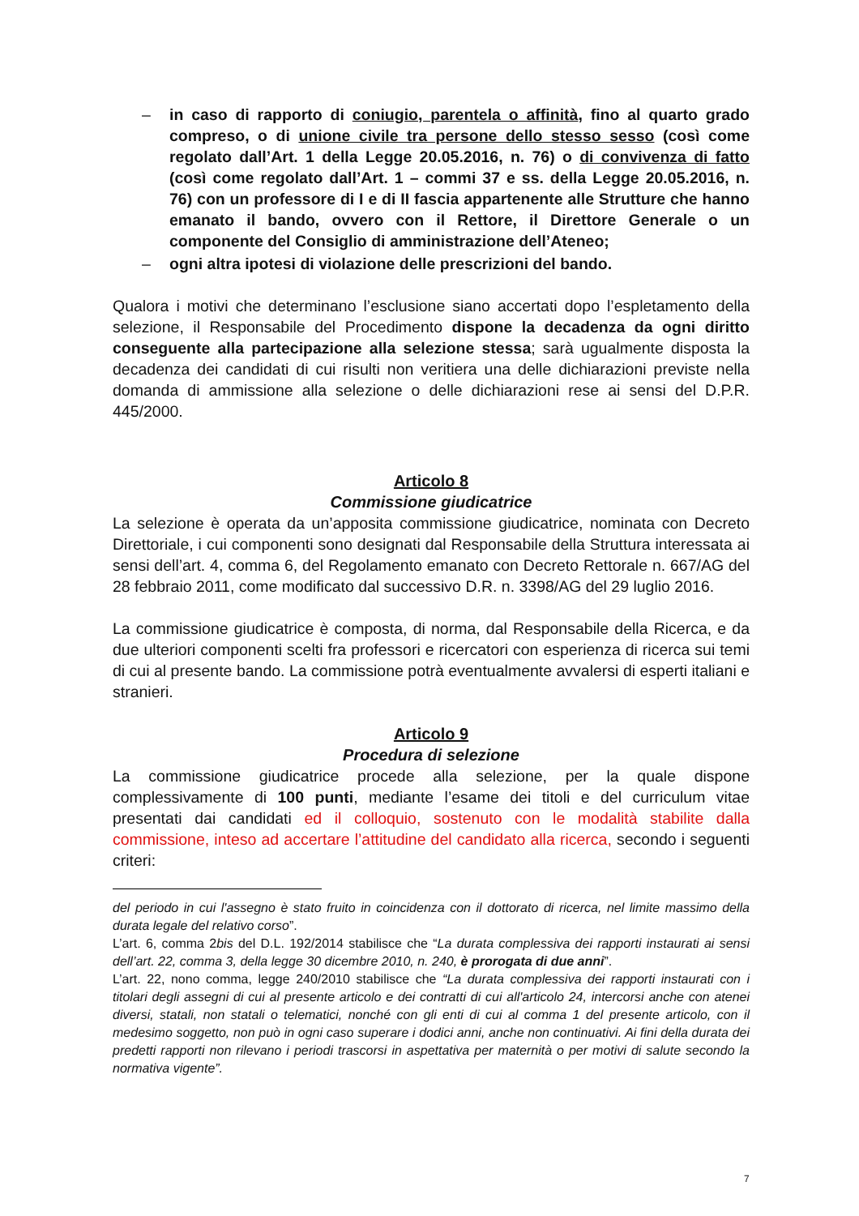– in caso di rapporto di coniugio, parentela o affinità, fino al quarto grado compreso, o di unione civile tra persone dello stesso sesso (così come regolato dall’Art. 1 della Legge 20.05.2016, n. 76) o di convivenza di fatto (così come regolato dall’Art. 1 – commi 37 e ss. della Legge 20.05.2016, n. 76) con un professore di I e di II fascia appartenente alle Strutture che hanno emanato il bando, ovvero con il Rettore, il Direttore Generale o un componente del Consiglio di amministrazione dell’Ateneo;
– ogni altra ipotesi di violazione delle prescrizioni del bando.
Qualora i motivi che determinano l’esclusione siano accertati dopo l’espletamento della selezione, il Responsabile del Procedimento dispone la decadenza da ogni diritto conseguente alla partecipazione alla selezione stessa; sarà ugualmente disposta la decadenza dei candidati di cui risulti non veritiera una delle dichiarazioni previste nella domanda di ammissione alla selezione o delle dichiarazioni rese ai sensi del D.P.R. 445/2000.
Articolo 8
Commissione giudicatrice
La selezione è operata da un’apposita commissione giudicatrice, nominata con Decreto Direttoriale, i cui componenti sono designati dal Responsabile della Struttura interessata ai sensi dell’art. 4, comma 6, del Regolamento emanato con Decreto Rettorale n. 667/AG del 28 febbraio 2011, come modificato dal successivo D.R. n. 3398/AG del 29 luglio 2016.
La commissione giudicatrice è composta, di norma, dal Responsabile della Ricerca, e da due ulteriori componenti scelti fra professori e ricercatori con esperienza di ricerca sui temi di cui al presente bando. La commissione potrà eventualmente avvalersi di esperti italiani e stranieri.
Articolo 9
Procedura di selezione
La commissione giudicatrice procede alla selezione, per la quale dispone complessivamente di 100 punti, mediante l’esame dei titoli e del curriculum vitae presentati dai candidati ed il colloquio, sostenuto con le modalità stabilite dalla commissione, inteso ad accertare l’attitudine del candidato alla ricerca, secondo i seguenti criteri:
del periodo in cui l'assegno è stato fruito in coincidenza con il dottorato di ricerca, nel limite massimo della durata legale del relativo corso”.
L’art. 6, comma 2bis del D.L. 192/2014 stabilisce che “La durata complessiva dei rapporti instaurati ai sensi dell’art. 22, comma 3, della legge 30 dicembre 2010, n. 240, è prorogata di due anni”.
L’art. 22, nono comma, legge 240/2010 stabilisce che “La durata complessiva dei rapporti instaurati con i titolari degli assegni di cui al presente articolo e dei contratti di cui all'articolo 24, intercorsi anche con atenei diversi, statali, non statali o telematici, nonché con gli enti di cui al comma 1 del presente articolo, con il medesimo soggetto, non può in ogni caso superare i dodici anni, anche non continuativi. Ai fini della durata dei predetti rapporti non rilevano i periodi trascorsi in aspettativa per maternità o per motivi di salute secondo la normativa vigente”.
7